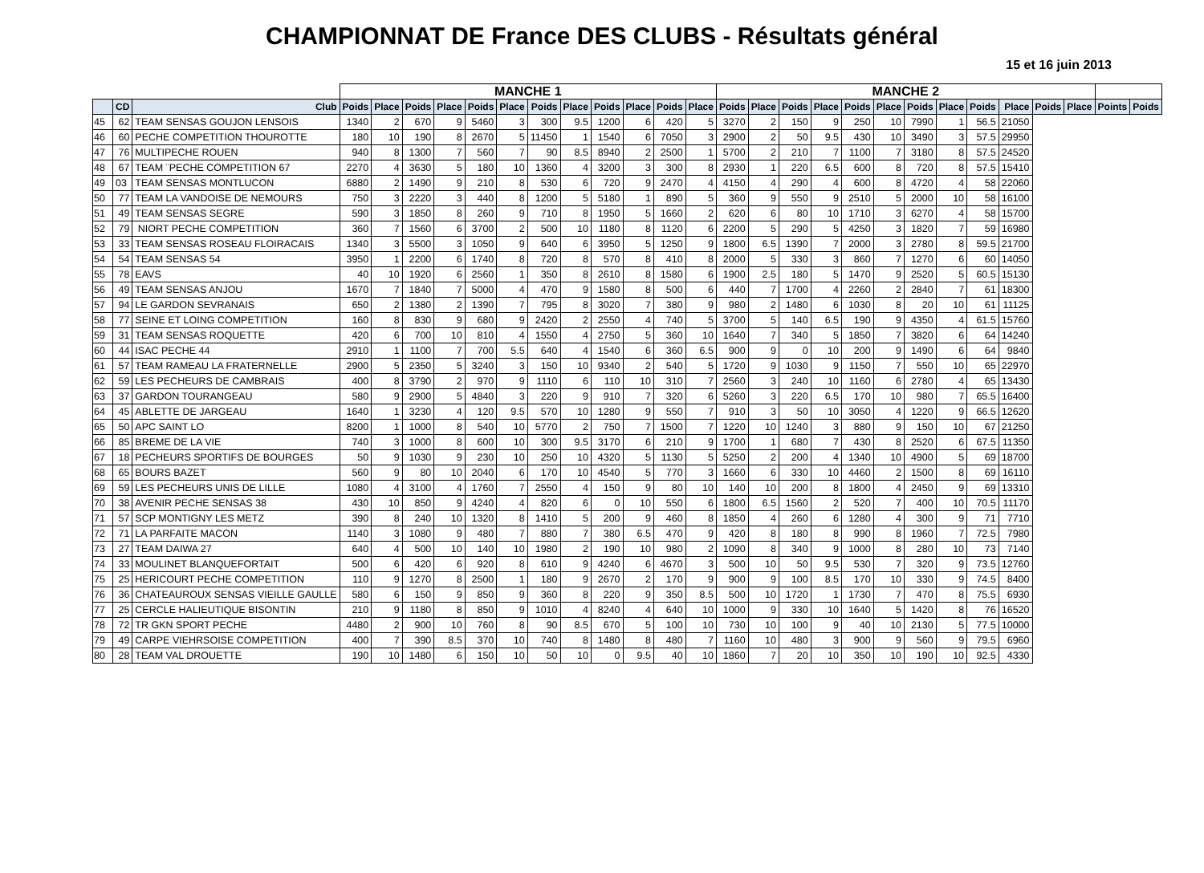CHAMPIONNAT DE France DES CLUBS - Résultats général
15 et 16 juin 2013
| | | | MANCHE 1 | | | | | | | | | | | | MANCHE 2 | | | | | | | | | | | | | |
| --- | --- | --- | --- | --- | --- | --- | --- | --- | --- | --- | --- | --- | --- | --- | --- | --- | --- | --- | --- | --- | --- | --- | --- | --- | --- | --- | --- | --- |
| | CD | Club | Poids | Place | Poids | Place | Poids | Place | Poids | Place | Poids | Place | Poids | Place | Poids | Place | Poids | Place | Poids | Place | Poids | Place | Poids | Place | Poids | Place | Points | Poids |
| 45 | 62 | TEAM SENSAS GOUJON LENSOIS | 1340 | 2 | 670 | 9 | 5460 | 3 | 300 | 9.5 | 1200 | 6 | 420 | 5 | 3270 | 2 | 150 | 9 | 250 | 10 | 7990 | 1 | 56.5 | 21050 | | | | |
| 46 | 60 | PECHE COMPETITION THOUROTTE | 180 | 10 | 190 | 8 | 2670 | 5 | 11450 | 1 | 1540 | 6 | 7050 | 3 | 2900 | 2 | 50 | 9.5 | 430 | 10 | 3490 | 3 | 57.5 | 29950 | | | | |
| 47 | 76 | MULTIPECHE ROUEN | 940 | 8 | 1300 | 7 | 560 | 7 | 90 | 8.5 | 8940 | 2 | 2500 | 1 | 5700 | 2 | 210 | 7 | 1100 | 7 | 3180 | 8 | 57.5 | 24520 | | | | |
| 48 | 67 | TEAM ¨PECHE COMPETITION 67 | 2270 | 4 | 3630 | 5 | 180 | 10 | 1360 | 4 | 3200 | 3 | 300 | 8 | 2930 | 1 | 220 | 6.5 | 600 | 8 | 720 | 8 | 57.5 | 15410 | | | | |
| 49 | 03 | TEAM SENSAS MONTLUCON | 6880 | 2 | 1490 | 9 | 210 | 8 | 530 | 6 | 720 | 9 | 2470 | 4 | 4150 | 4 | 290 | 4 | 600 | 8 | 4720 | 4 | 58 | 22060 | | | | |
| 50 | 77 | TEAM LA VANDOISE DE NEMOURS | 750 | 3 | 2220 | 3 | 440 | 8 | 1200 | 5 | 5180 | 1 | 890 | 5 | 360 | 9 | 550 | 9 | 2510 | 5 | 2000 | 10 | 58 | 16100 | | | | |
| 51 | 49 | TEAM SENSAS SEGRE | 590 | 3 | 1850 | 8 | 260 | 9 | 710 | 8 | 1950 | 5 | 1660 | 2 | 620 | 6 | 80 | 10 | 1710 | 3 | 6270 | 4 | 58 | 15700 | | | | |
| 52 | 79 | NIORT PECHE COMPETITION | 360 | 7 | 1560 | 6 | 3700 | 2 | 500 | 10 | 1180 | 8 | 1120 | 6 | 2200 | 5 | 290 | 5 | 4250 | 3 | 1820 | 7 | 59 | 16980 | | | | |
| 53 | 33 | TEAM SENSAS ROSEAU FLOIRACAIS | 1340 | 3 | 5500 | 3 | 1050 | 9 | 640 | 6 | 3950 | 5 | 1250 | 9 | 1800 | 6.5 | 1390 | 7 | 2000 | 3 | 2780 | 8 | 59.5 | 21700 | | | | |
| 54 | 54 | TEAM SENSAS 54 | 3950 | 1 | 2200 | 6 | 1740 | 8 | 720 | 8 | 570 | 8 | 410 | 8 | 2000 | 5 | 330 | 3 | 860 | 7 | 1270 | 6 | 60 | 14050 | | | | |
| 55 | 78 | EAVS | 40 | 10 | 1920 | 6 | 2560 | 1 | 350 | 8 | 2610 | 8 | 1580 | 6 | 1900 | 2.5 | 180 | 5 | 1470 | 9 | 2520 | 5 | 60.5 | 15130 | | | | |
| 56 | 49 | TEAM SENSAS ANJOU | 1670 | 7 | 1840 | 7 | 5000 | 4 | 470 | 9 | 1580 | 8 | 500 | 6 | 440 | 7 | 1700 | 4 | 2260 | 2 | 2840 | 7 | 61 | 18300 | | | | |
| 57 | 94 | LE GARDON SEVRANAIS | 650 | 2 | 1380 | 2 | 1390 | 7 | 795 | 8 | 3020 | 7 | 380 | 9 | 980 | 2 | 1480 | 6 | 1030 | 8 | 20 | 10 | 61 | 11125 | | | | |
| 58 | 77 | SEINE ET LOING COMPETITION | 160 | 8 | 830 | 9 | 680 | 9 | 2420 | 2 | 2550 | 4 | 740 | 5 | 3700 | 5 | 140 | 6.5 | 190 | 9 | 4350 | 4 | 61.5 | 15760 | | | | |
| 59 | 31 | TEAM SENSAS ROQUETTE | 420 | 6 | 700 | 10 | 810 | 4 | 1550 | 4 | 2750 | 5 | 360 | 10 | 1640 | 7 | 340 | 5 | 1850 | 7 | 3820 | 6 | 64 | 14240 | | | | |
| 60 | 44 | ISAC PECHE 44 | 2910 | 1 | 1100 | 7 | 700 | 5.5 | 640 | 4 | 1540 | 6 | 360 | 6.5 | 900 | 9 | 0 | 10 | 200 | 9 | 1490 | 6 | 64 | 9840 | | | | |
| 61 | 57 | TEAM RAMEAU LA FRATERNELLE | 2900 | 5 | 2350 | 5 | 3240 | 3 | 150 | 10 | 9340 | 2 | 540 | 5 | 1720 | 9 | 1030 | 9 | 1150 | 7 | 550 | 10 | 65 | 22970 | | | | |
| 62 | 59 | LES PECHEURS DE CAMBRAIS | 400 | 8 | 3790 | 2 | 970 | 9 | 1110 | 6 | 110 | 10 | 310 | 7 | 2560 | 3 | 240 | 10 | 1160 | 6 | 2780 | 4 | 65 | 13430 | | | | |
| 63 | 37 | GARDON TOURANGEAU | 580 | 9 | 2900 | 5 | 4840 | 3 | 220 | 9 | 910 | 7 | 320 | 6 | 5260 | 3 | 220 | 6.5 | 170 | 10 | 980 | 7 | 65.5 | 16400 | | | | |
| 64 | 45 | ABLETTE DE JARGEAU | 1640 | 1 | 3230 | 4 | 120 | 9.5 | 570 | 10 | 1280 | 9 | 550 | 7 | 910 | 3 | 50 | 10 | 3050 | 4 | 1220 | 9 | 66.5 | 12620 | | | | |
| 65 | 50 | APC SAINT LO | 8200 | 1 | 1000 | 8 | 540 | 10 | 5770 | 2 | 750 | 7 | 1500 | 7 | 1220 | 10 | 1240 | 3 | 880 | 9 | 150 | 10 | 67 | 21250 | | | | |
| 66 | 85 | BREME DE LA VIE | 740 | 3 | 1000 | 8 | 600 | 10 | 300 | 9.5 | 3170 | 6 | 210 | 9 | 1700 | 1 | 680 | 7 | 430 | 8 | 2520 | 6 | 67.5 | 11350 | | | | |
| 67 | 18 | PECHEURS SPORTIFS DE BOURGES | 50 | 9 | 1030 | 9 | 230 | 10 | 250 | 10 | 4320 | 5 | 1130 | 5 | 5250 | 2 | 200 | 4 | 1340 | 10 | 4900 | 5 | 69 | 18700 | | | | |
| 68 | 65 | BOURS BAZET | 560 | 9 | 80 | 10 | 2040 | 6 | 170 | 10 | 4540 | 5 | 770 | 3 | 1660 | 6 | 330 | 10 | 4460 | 2 | 1500 | 8 | 69 | 16110 | | | | |
| 69 | 59 | LES PECHEURS UNIS DE LILLE | 1080 | 4 | 3100 | 4 | 1760 | 7 | 2550 | 4 | 150 | 9 | 80 | 10 | 140 | 10 | 200 | 8 | 1800 | 4 | 2450 | 9 | 69 | 13310 | | | | |
| 70 | 38 | AVENIR PECHE SENSAS 38 | 430 | 10 | 850 | 9 | 4240 | 4 | 820 | 6 | 0 | 10 | 550 | 6 | 1800 | 6.5 | 1560 | 2 | 520 | 7 | 400 | 10 | 70.5 | 11170 | | | | |
| 71 | 57 | SCP MONTIGNY LES METZ | 390 | 8 | 240 | 10 | 1320 | 8 | 1410 | 5 | 200 | 9 | 460 | 8 | 1850 | 4 | 260 | 6 | 1280 | 4 | 300 | 9 | 71 | 7710 | | | | |
| 72 | 71 | LA PARFAITE MACON | 1140 | 3 | 1080 | 9 | 480 | 7 | 880 | 7 | 380 | 6.5 | 470 | 9 | 420 | 8 | 180 | 8 | 990 | 8 | 1960 | 7 | 72.5 | 7980 | | | | |
| 73 | 27 | TEAM DAIWA 27 | 640 | 4 | 500 | 10 | 140 | 10 | 1980 | 2 | 190 | 10 | 980 | 2 | 1090 | 8 | 340 | 9 | 1000 | 8 | 280 | 10 | 73 | 7140 | | | | |
| 74 | 33 | MOULINET BLANQUEFORTAIT | 500 | 6 | 420 | 6 | 920 | 8 | 610 | 9 | 4240 | 6 | 4670 | 3 | 500 | 10 | 50 | 9.5 | 530 | 7 | 320 | 9 | 73.5 | 12760 | | | | |
| 75 | 25 | HERICOURT PECHE COMPETITION | 110 | 9 | 1270 | 8 | 2500 | 1 | 180 | 9 | 2670 | 2 | 170 | 9 | 900 | 9 | 100 | 8.5 | 170 | 10 | 330 | 9 | 74.5 | 8400 | | | | |
| 76 | 36 | CHATEAUROUX SENSAS VIEILLE GAULLE | 580 | 6 | 150 | 9 | 850 | 9 | 360 | 8 | 220 | 9 | 350 | 8.5 | 500 | 10 | 1720 | 1 | 1730 | 7 | 470 | 8 | 75.5 | 6930 | | | | |
| 77 | 25 | CERCLE HALIEUTIQUE BISONTIN | 210 | 9 | 1180 | 8 | 850 | 9 | 1010 | 4 | 8240 | 4 | 640 | 10 | 1000 | 9 | 330 | 10 | 1640 | 5 | 1420 | 8 | 76 | 16520 | | | | |
| 78 | 72 | TR GKN SPORT PECHE | 4480 | 2 | 900 | 10 | 760 | 8 | 90 | 8.5 | 670 | 5 | 100 | 10 | 730 | 10 | 100 | 9 | 40 | 10 | 2130 | 5 | 77.5 | 10000 | | | | |
| 79 | 49 | CARPE VIEHRSOISE COMPETITION | 400 | 7 | 390 | 8.5 | 370 | 10 | 740 | 8 | 1480 | 8 | 480 | 7 | 1160 | 10 | 480 | 3 | 900 | 9 | 560 | 9 | 79.5 | 6960 | | | | |
| 80 | 28 | TEAM VAL DROUETTE | 190 | 10 | 1480 | 6 | 150 | 10 | 50 | 10 | 0 | 9.5 | 40 | 10 | 1860 | 7 | 20 | 10 | 350 | 10 | 190 | 10 | 92.5 | 4330 | | | | |